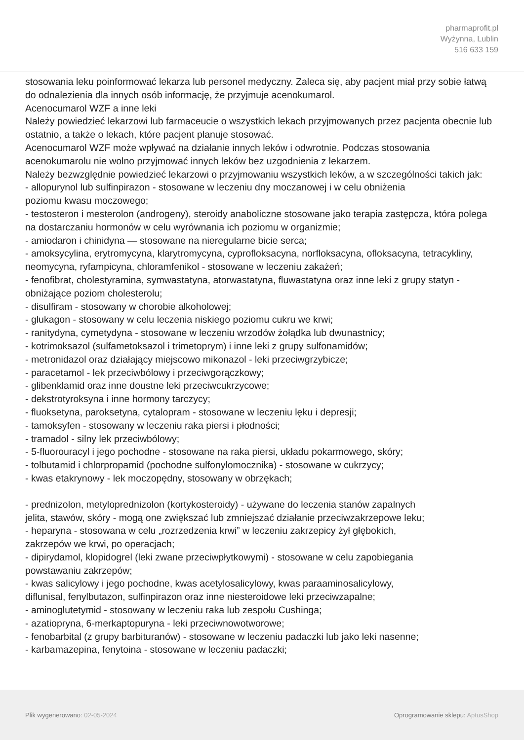pharmaprofit.pl
Wyżynna, Lublin
516 633 159
stosowania leku poinformować lekarza lub personel medyczny. Zaleca się, aby pacjent miał przy sobie łatwą do odnalezienia dla innych osób informację, że przyjmuje acenokumarol.
Acenocumarol WZF a inne leki
Należy powiedzieć lekarzowi lub farmaceucie o wszystkich lekach przyjmowanych przez pacjenta obecnie lub ostatnio, a także o lekach, które pacjent planuje stosować.
Acenocumarol WZF może wpływać na działanie innych leków i odwrotnie. Podczas stosowania acenokumarolu nie wolno przyjmować innych leków bez uzgodnienia z lekarzem.
Należy bezwzględnie powiedzieć lekarzowi o przyjmowaniu wszystkich leków, a w szczególności takich jak:
- allopurynol lub sulfinpirazon - stosowane w leczeniu dny moczanowej i w celu obniżenia
poziomu kwasu moczowego;
- testosteron i mesterolon (androgeny), steroidy anaboliczne stosowane jako terapia zastępcza, która polega na dostarczaniu hormonów w celu wyrównania ich poziomu w organizmie;
- amiodaron i chinidyna — stosowane na nieregularne bicie serca;
- amoksycylina, erytromycyna, klarytromycyna, cyprofloksacyna, norfloksacyna, ofloksacyna, tetracykliny, neomycyna, ryfampicyna, chloramfenikol - stosowane w leczeniu zakażeń;
- fenofibrat, cholestyramina, symwastatyna, atorwastatyna, fluwastatyna oraz inne leki z grupy statyn - obniżające poziom cholesterolu;
- disulfiram - stosowany w chorobie alkoholowej;
- glukagon - stosowany w celu leczenia niskiego poziomu cukru we krwi;
- ranitydyna, cymetydyna - stosowane w leczeniu wrzodów żołądka lub dwunastnicy;
- kotrimoksazol (sulfametoksazol i trimetoprym) i inne leki z grupy sulfonamidów;
- metronidazol oraz działający miejscowo mikonazol - leki przeciwgrzybicze;
- paracetamol - lek przeciwbólowy i przeciwgorączkowy;
- glibenklamid oraz inne doustne leki przeciwcukrzycowe;
- dekstrotyroksyna i inne hormony tarczycy;
- fluoksetyna, paroksetyna, cytalopram - stosowane w leczeniu lęku i depresji;
- tamoksyfen - stosowany w leczeniu raka piersi i płodności;
- tramadol - silny lek przeciwbólowy;
- 5-fluorouracyl i jego pochodne - stosowane na raka piersi, układu pokarmowego, skóry;
- tolbutamid i chlorpropamid (pochodne sulfonylomocznika) - stosowane w cukrzycy;
- kwas etakrynowy - lek moczopędny, stosowany w obrzękach;
- prednizolon, metyloprednizolon (kortykosteroidy) - używane do leczenia stanów zapalnych
jelita, stawów, skóry - mogą one zwiększać lub zmniejszać działanie przeciwzakrzepowe leku;
- heparyna - stosowana w celu „rozrzedzenia krwi” w leczeniu zakrzepicy żył głębokich,
zakrzepów we krwi, po operacjach;
- dipirydamol, klopidogrel (leki zwane przeciwpłytkowymi) - stosowane w celu zapobiegania
powstawaniu zakrzepów;
- kwas salicylowy i jego pochodne, kwas acetylosalicylowy, kwas paraaminosalicylowy,
diflunisal, fenylbutazon, sulfinpirazon oraz inne niesteroidowe leki przeciwzapalne;
- aminoglutetymid - stosowany w leczeniu raka lub zespołu Cushinga;
- azatiopryna, 6-merkaptopuryna - leki przeciwnowotworowe;
- fenobarbital (z grupy barbituranów) - stosowane w leczeniu padaczki lub jako leki nasenne;
- karbamazepina, fenytoina - stosowane w leczeniu padaczki;
Plik wygenerowano: 02-05-2024 Oprogramowanie sklepu: AptusShop